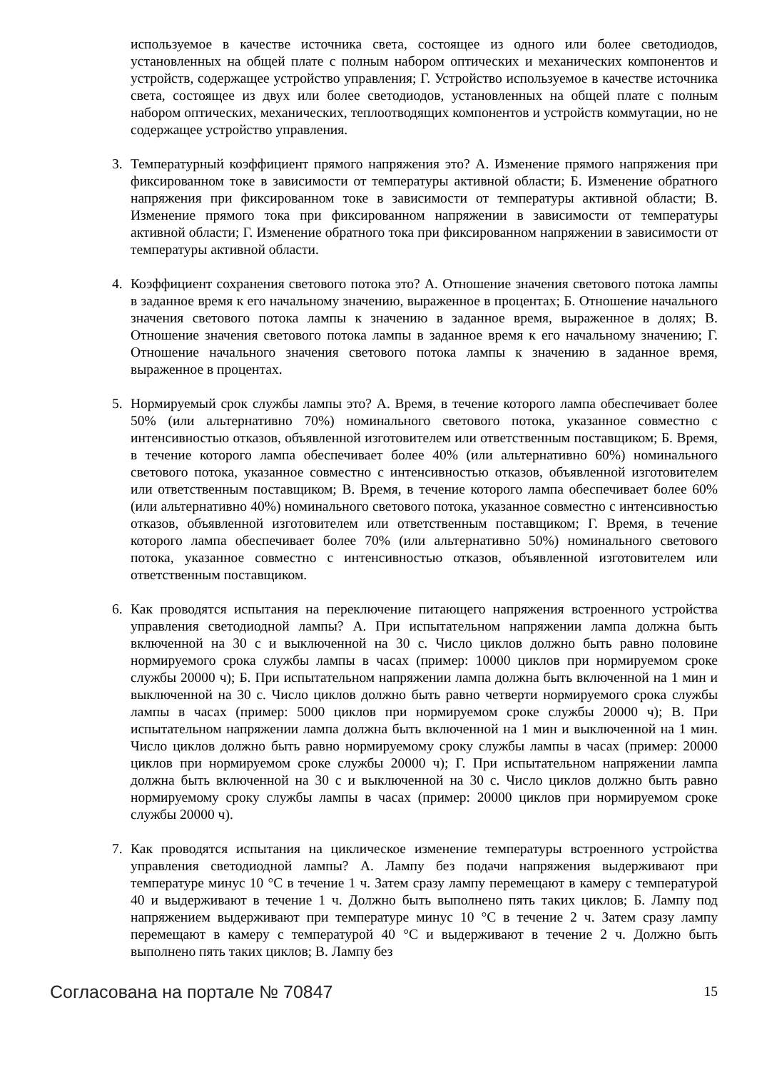используемое в качестве источника света, состоящее из одного или более светодиодов, установленных на общей плате с полным набором оптических и механических компонентов и устройств, содержащее устройство управления; Г. Устройство используемое в качестве источника света, состоящее из двух или более светодиодов, установленных на общей плате с полным набором оптических, механических, теплоотводящих компонентов и устройств коммутации, но не содержащее устройство управления.
3. Температурный коэффициент прямого напряжения это? А. Изменение прямого напряжения при фиксированном токе в зависимости от температуры активной области; Б. Изменение обратного напряжения при фиксированном токе в зависимости от температуры активной области; В. Изменение прямого тока при фиксированном напряжении в зависимости от температуры активной области; Г. Изменение обратного тока при фиксированном напряжении в зависимости от температуры активной области.
4. Коэффициент сохранения светового потока это? А. Отношение значения светового потока лампы в заданное время к его начальному значению, выраженное в процентах; Б. Отношение начального значения светового потока лампы к значению в заданное время, выраженное в долях; В. Отношение значения светового потока лампы в заданное время к его начальному значению; Г. Отношение начального значения светового потока лампы к значению в заданное время, выраженное в процентах.
5. Нормируемый срок службы лампы это? А. Время, в течение которого лампа обеспечивает более 50% (или альтернативно 70%) номинального светового потока, указанное совместно с интенсивностью отказов, объявленной изготовителем или ответственным поставщиком; Б. Время, в течение которого лампа обеспечивает более 40% (или альтернативно 60%) номинального светового потока, указанное совместно с интенсивностью отказов, объявленной изготовителем или ответственным поставщиком; В. Время, в течение которого лампа обеспечивает более 60% (или альтернативно 40%) номинального светового потока, указанное совместно с интенсивностью отказов, объявленной изготовителем или ответственным поставщиком; Г. Время, в течение которого лампа обеспечивает более 70% (или альтернативно 50%) номинального светового потока, указанное совместно с интенсивностью отказов, объявленной изготовителем или ответственным поставщиком.
6. Как проводятся испытания на переключение питающего напряжения встроенного устройства управления светодиодной лампы? А. При испытательном напряжении лампа должна быть включенной на 30 с и выключенной на 30 с. Число циклов должно быть равно половине нормируемого срока службы лампы в часах (пример: 10000 циклов при нормируемом сроке службы 20000 ч); Б. При испытательном напряжении лампа должна быть включенной на 1 мин и выключенной на 30 с. Число циклов должно быть равно четверти нормируемого срока службы лампы в часах (пример: 5000 циклов при нормируемом сроке службы 20000 ч); В. При испытательном напряжении лампа должна быть включенной на 1 мин и выключенной на 1 мин. Число циклов должно быть равно нормируемому сроку службы лампы в часах (пример: 20000 циклов при нормируемом сроке службы 20000 ч); Г. При испытательном напряжении лампа должна быть включенной на 30 с и выключенной на 30 с. Число циклов должно быть равно нормируемому сроку службы лампы в часах (пример: 20000 циклов при нормируемом сроке службы 20000 ч).
7. Как проводятся испытания на циклическое изменение температуры встроенного устройства управления светодиодной лампы? А. Лампу без подачи напряжения выдерживают при температуре минус 10 °С в течение 1 ч. Затем сразу лампу перемещают в камеру с температурой 40 и выдерживают в течение 1 ч. Должно быть выполнено пять таких циклов; Б. Лампу под напряжением выдерживают при температуре минус 10 °С в течение 2 ч. Затем сразу лампу перемещают в камеру с температурой 40 °С и выдерживают в течение 2 ч. Должно быть выполнено пять таких циклов; В. Лампу без
Согласована на портале № 70847 15